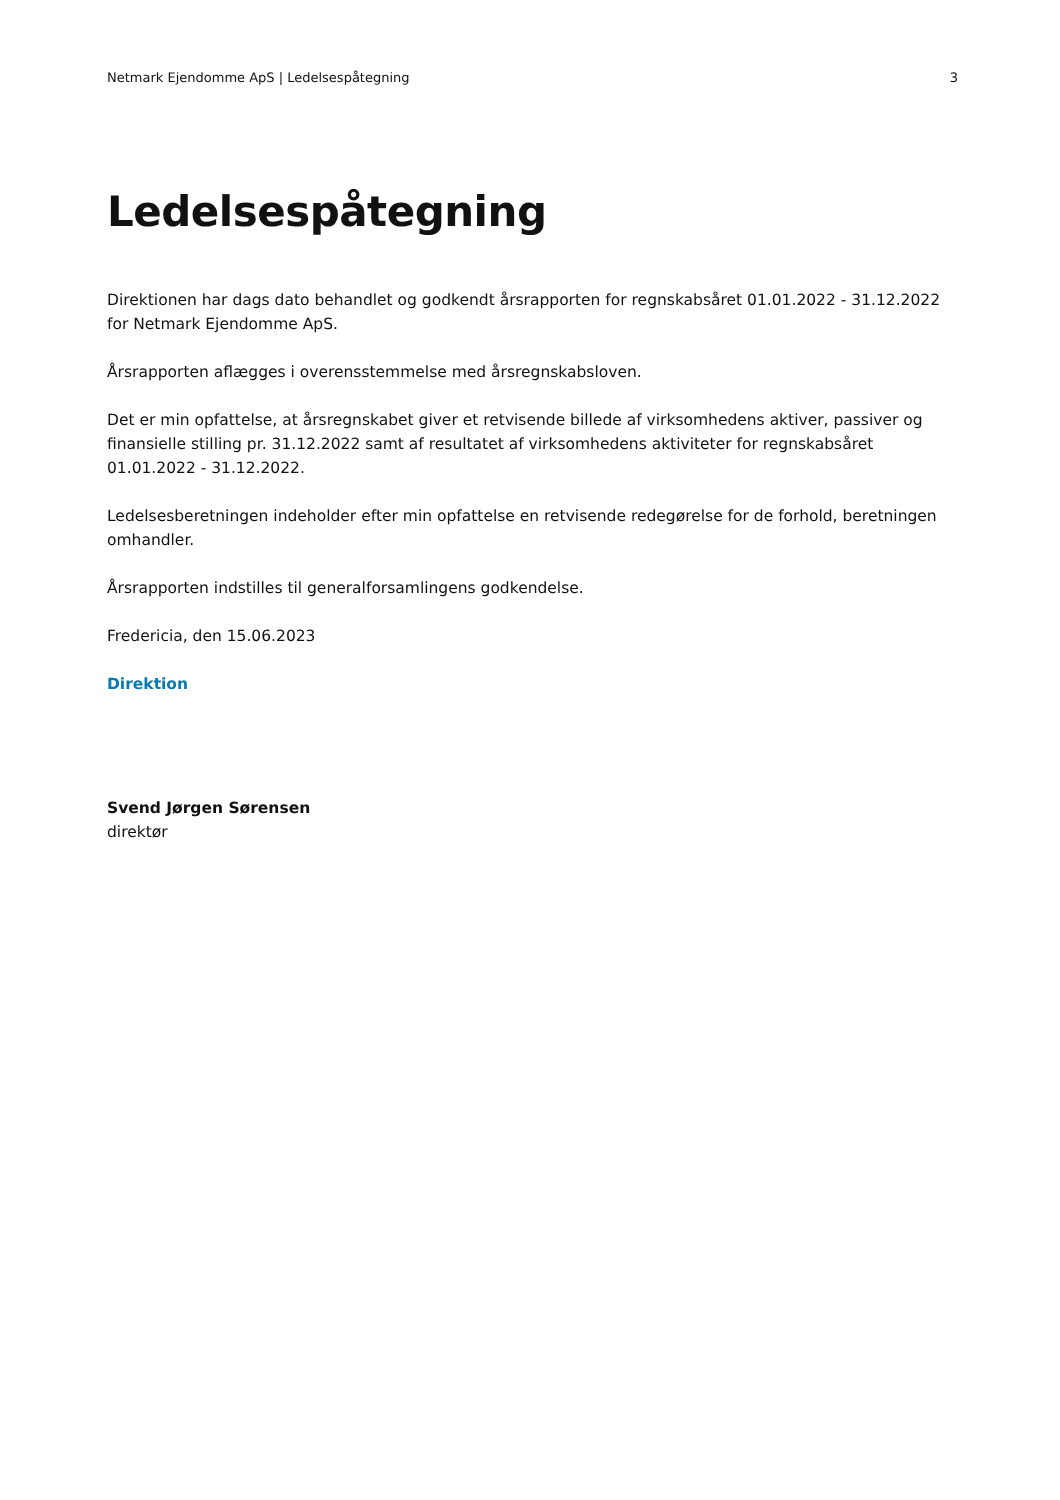Netmark Ejendomme ApS | Ledelsespåtegning 3
Ledelsespåtegning
Direktionen har dags dato behandlet og godkendt årsrapporten for regnskabsåret 01.01.2022 - 31.12.2022 for Netmark Ejendomme ApS.
Årsrapporten aflægges i overensstemmelse med årsregnskabsloven.
Det er min opfattelse, at årsregnskabet giver et retvisende billede af virksomhedens aktiver, passiver og finansielle stilling pr. 31.12.2022 samt af resultatet af virksomhedens aktiviteter for regnskabsåret 01.01.2022 - 31.12.2022.
Ledelsesberetningen indeholder efter min opfattelse en retvisende redegørelse for de forhold, beretningen omhandler.
Årsrapporten indstilles til generalforsamlingens godkendelse.
Fredericia, den 15.06.2023
Direktion
Svend Jørgen Sørensen
direktør